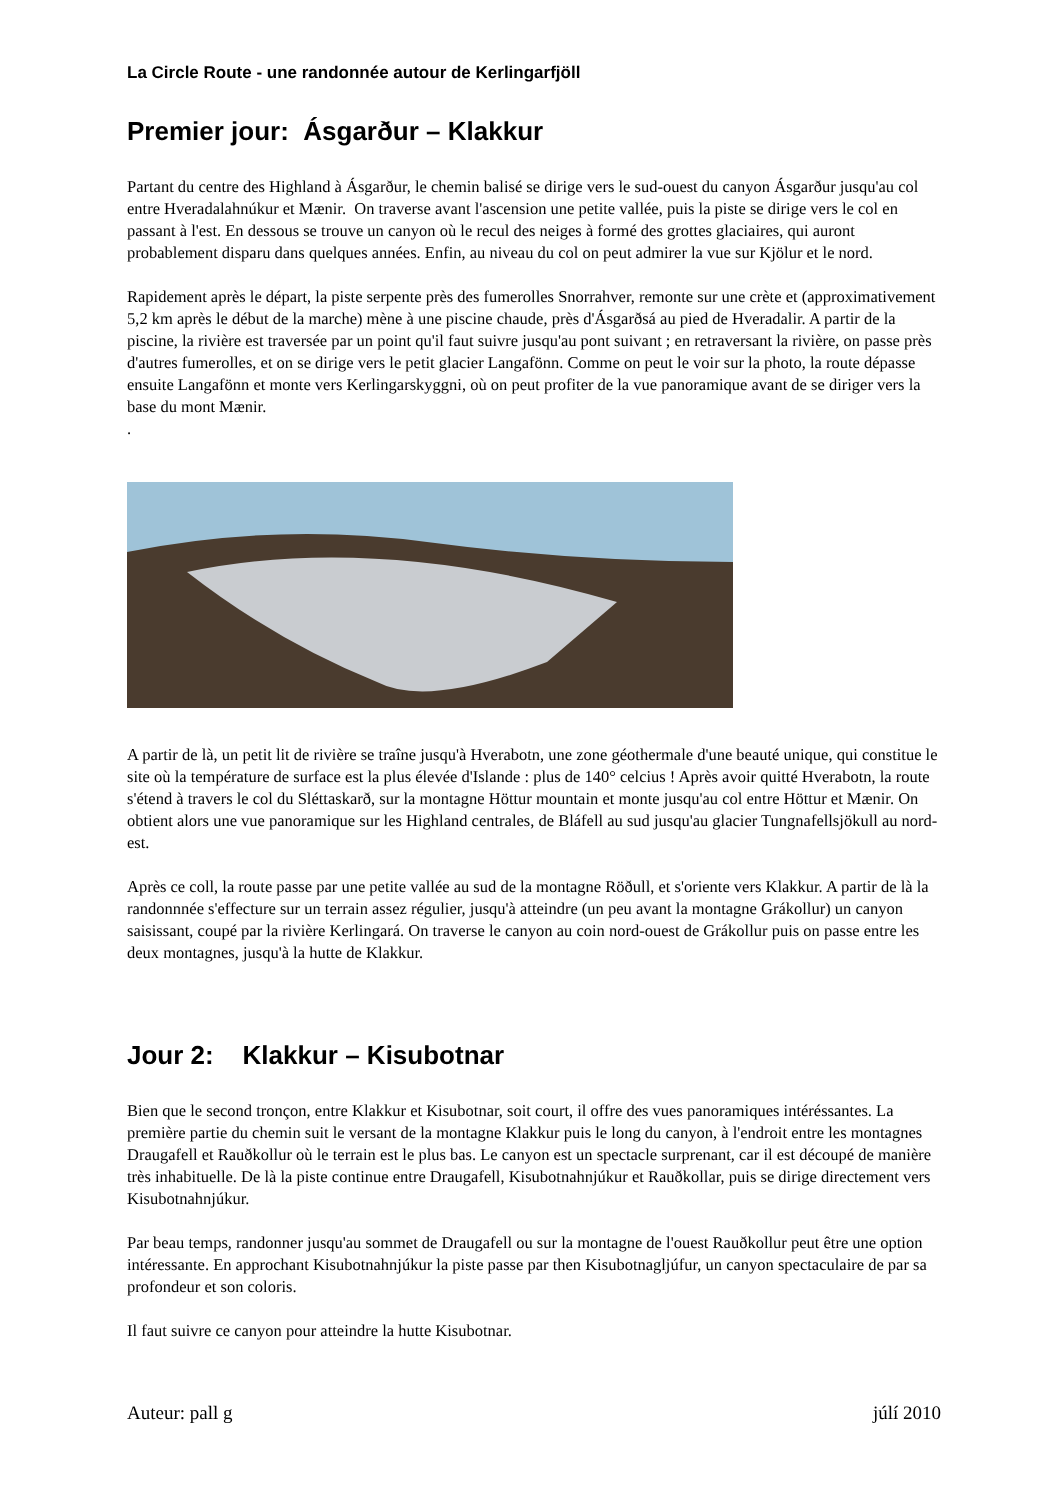La Circle Route - une randonnée autour de Kerlingarfjöll
Premier jour: Ásgarður – Klakkur
Partant du centre des Highland à Ásgarður, le chemin balisé se dirige vers le sud-ouest du canyon Ásgarður jusqu'au col entre Hveradalahnúkur et Mænir. On traverse avant l'ascension une petite vallée, puis la piste se dirige vers le col en passant à l'est. En dessous se trouve un canyon où le recul des neiges à formé des grottes glaciaires, qui auront probablement disparu dans quelques années. Enfin, au niveau du col on peut admirer la vue sur Kjölur et le nord.
Rapidement après le départ, la piste serpente près des fumerolles Snorrahver, remonte sur une crète et (approximativement 5,2 km après le début de la marche) mène à une piscine chaude, près d'Ásgarðsá au pied de Hveradalir. A partir de la piscine, la rivière est traversée par un point qu'il faut suivre jusqu'au pont suivant ; en retraversant la rivière, on passe près d'autres fumerolles, et on se dirige vers le petit glacier Langafönn. Comme on peut le voir sur la photo, la route dépasse ensuite Langafönn et monte vers Kerlingarskyggni, où on peut profiter de la vue panoramique avant de se diriger vers la base du mont Mænir.
.
A partir de là, un petit lit de rivière se traîne jusqu'à Hverabotn, une zone géothermale d'une beauté unique, qui constitue le site où la température de surface est la plus élevée d'Islande : plus de 140° celcius ! Après avoir quitté Hverabotn, la route s'étend à travers le col du Sléttaskarð, sur la montagne Höttur mountain et monte jusqu'au col entre Höttur et Mænir. On obtient alors une vue panoramique sur les Highland centrales, de Bláfell au sud jusqu'au glacier Tungnafellsjökull au nord-est.
Après ce coll, la route passe par une petite vallée au sud de la montagne Röðull, et s'oriente vers Klakkur. A partir de là la randonnnée s'effecture sur un terrain assez régulier, jusqu'à atteindre (un peu avant la montagne Grákollur) un canyon saisissant, coupé par la rivière Kerlingará. On traverse le canyon au coin nord-ouest de Grákollur puis on passe entre les deux montagnes, jusqu'à la hutte de Klakkur.
Jour 2: Klakkur – Kisubotnar
Bien que le second tronçon, entre Klakkur et Kisubotnar, soit court, il offre des vues panoramiques intéréssantes. La première partie du chemin suit le versant de la montagne Klakkur puis le long du canyon, à l'endroit entre les montagnes Draugafell et Rauðkollur où le terrain est le plus bas. Le canyon est un spectacle surprenant, car il est découpé de manière très inhabituelle. De là la piste continue entre Draugafell, Kisubotnahnjúkur et Rauðkollar, puis se dirige directement vers Kisubotnahnjúkur.
Par beau temps, randonner jusqu'au sommet de Draugafell ou sur la montagne de l'ouest Rauðkollur peut être une option intéressante. En approchant Kisubotnahnjúkur la piste passe par then Kisubotnagljúfur, un canyon spectaculaire de par sa profondeur et son coloris.
Il faut suivre ce canyon pour atteindre la hutte Kisubotnar.
Auteur: pall g júlí 2010